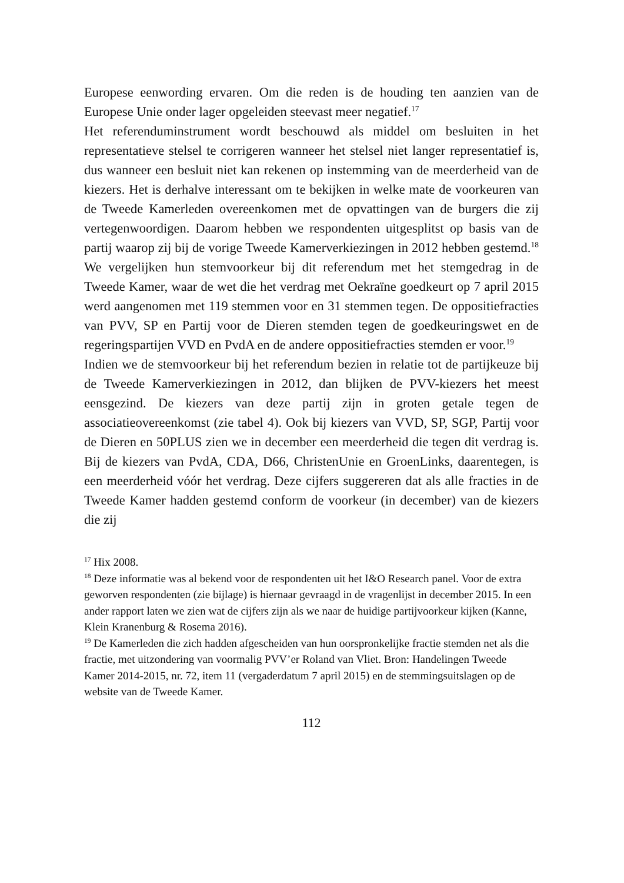Europese eenwording ervaren. Om die reden is de houding ten aanzien van de Europese Unie onder lager opgeleiden steevast meer negatief.<sup>17</sup>
Het referenduminstrument wordt beschouwd als middel om besluiten in het representatieve stelsel te corrigeren wanneer het stelsel niet langer representatief is, dus wanneer een besluit niet kan rekenen op instemming van de meerderheid van de kiezers. Het is derhalve interessant om te bekijken in welke mate de voorkeuren van de Tweede Kamerleden overeenkomen met de opvattingen van de burgers die zij vertegenwoordigen. Daarom hebben we respondenten uitgesplitst op basis van de partij waarop zij bij de vorige Tweede Kamerverkiezingen in 2012 hebben gestemd.<sup>18</sup> We vergelijken hun stemvoorkeur bij dit referendum met het stemgedrag in de Tweede Kamer, waar de wet die het verdrag met Oekraïne goedkeurt op 7 april 2015 werd aangenomen met 119 stemmen voor en 31 stemmen tegen. De oppositiefracties van PVV, SP en Partij voor de Dieren stemden tegen de goedkeuringswet en de regeringspartijen VVD en PvdA en de andere oppositiefracties stemden er voor.<sup>19</sup>
Indien we de stemvoorkeur bij het referendum bezien in relatie tot de partijkeuze bij de Tweede Kamerverkiezingen in 2012, dan blijken de PVV-kiezers het meest eensgezind. De kiezers van deze partij zijn in groten getale tegen de associatieovereenkomst (zie tabel 4). Ook bij kiezers van VVD, SP, SGP, Partij voor de Dieren en 50PLUS zien we in december een meerderheid die tegen dit verdrag is. Bij de kiezers van PvdA, CDA, D66, ChristenUnie en GroenLinks, daarentegen, is een meerderheid vóór het verdrag. Deze cijfers suggereren dat als alle fracties in de Tweede Kamer hadden gestemd conform de voorkeur (in december) van de kiezers die zij
<sup>17</sup> Hix 2008.
<sup>18</sup> Deze informatie was al bekend voor de respondenten uit het I&O Research panel. Voor de extra geworven respondenten (zie bijlage) is hiernaar gevraagd in de vragenlijst in december 2015. In een ander rapport laten we zien wat de cijfers zijn als we naar de huidige partijvoorkeur kijken (Kanne, Klein Kranenburg & Rosema 2016).
<sup>19</sup> De Kamerleden die zich hadden afgescheiden van hun oorspronkelijke fractie stemden net als die fractie, met uitzondering van voormalig PVV’er Roland van Vliet. Bron: Handelingen Tweede Kamer 2014-2015, nr. 72, item 11 (vergaderdatum 7 april 2015) en de stemmingsuitslagen op de website van de Tweede Kamer.
112